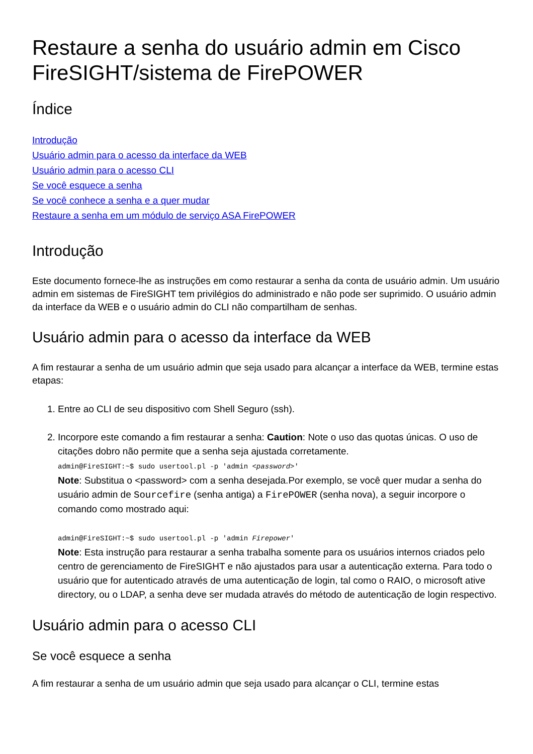Restaure a senha do usuário admin em Cisco FireSIGHT/sistema de FirePOWER
Índice
Introdução
Usuário admin para o acesso da interface da WEB
Usuário admin para o acesso CLI
Se você esquece a senha
Se você conhece a senha e a quer mudar
Restaure a senha em um módulo de serviço ASA FirePOWER
Introdução
Este documento fornece-lhe as instruções em como restaurar a senha da conta de usuário admin. Um usuário admin em sistemas de FireSIGHT tem privilégios do administrado e não pode ser suprimido. O usuário admin da interface da WEB e o usuário admin do CLI não compartilham de senhas.
Usuário admin para o acesso da interface da WEB
A fim restaurar a senha de um usuário admin que seja usado para alcançar a interface da WEB, termine estas etapas:
1. Entre ao CLI de seu dispositivo com Shell Seguro (ssh).
2. Incorpore este comando a fim restaurar a senha: Caution: Note o uso das quotas únicas. O uso de citações dobro não permite que a senha seja ajustada corretamente.
admin@FireSIGHT:~$ sudo usertool.pl -p 'admin <password>'
Note: Substitua o <password> com a senha desejada.Por exemplo, se você quer mudar a senha do usuário admin de Sourcefire (senha antiga) a FirePOWER (senha nova), a seguir incorpore o comando como mostrado aqui:
admin@FireSIGHT:~$ sudo usertool.pl -p 'admin Firepower'
Note: Esta instrução para restaurar a senha trabalha somente para os usuários internos criados pelo centro de gerenciamento de FireSIGHT e não ajustados para usar a autenticação externa. Para todo o usuário que for autenticado através de uma autenticação de login, tal como o RAIO, o microsoft ative directory, ou o LDAP, a senha deve ser mudada através do método de autenticação de login respectivo.
Usuário admin para o acesso CLI
Se você esquece a senha
A fim restaurar a senha de um usuário admin que seja usado para alcançar o CLI, termine estas